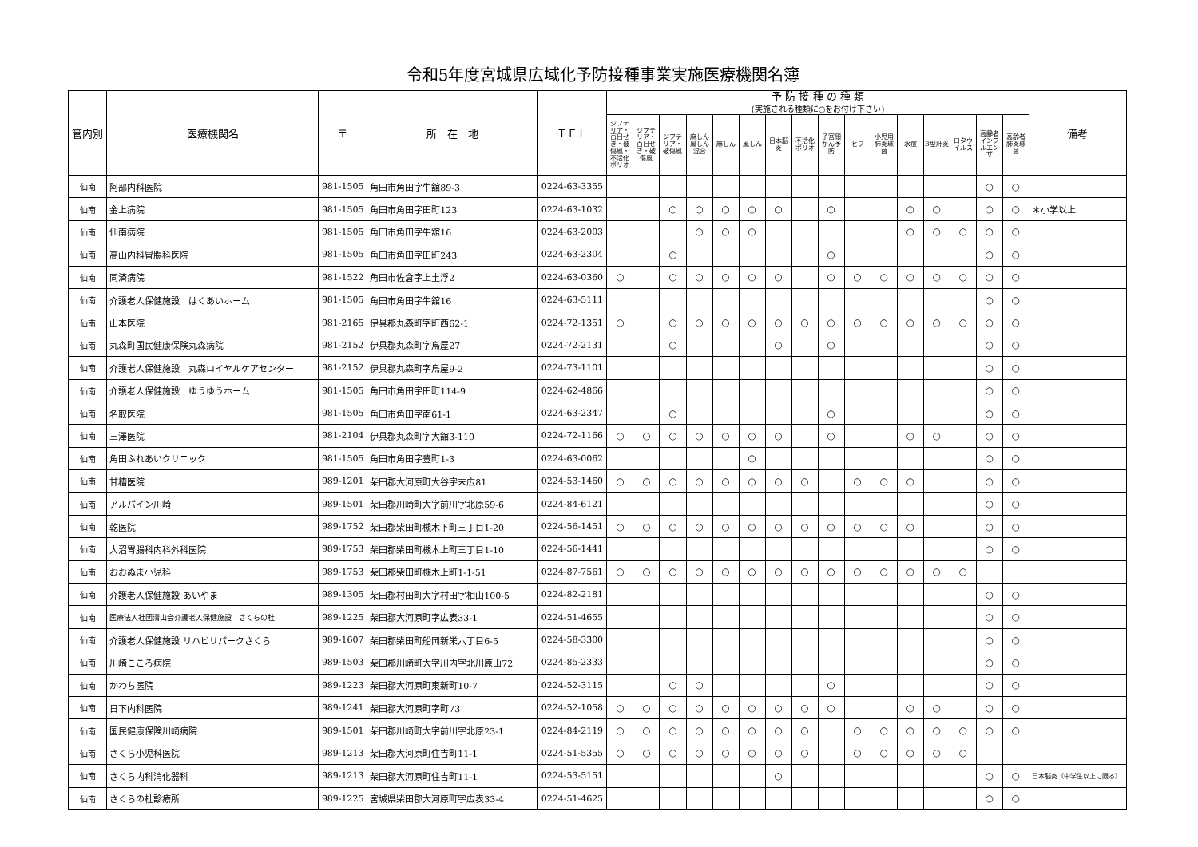令和5年度宮城県広域化予防接種事業実施医療機関名簿
| 管内別 | 医療機関名 | 〒 | 所 在 地 | ＴＥＬ | 予 防 接 種 の 種 類 (実施される種類に○をお付け下さい) | | | | | | | | | | | | | | | | 備考 |
| --- | --- | --- | --- | --- | --- | --- | --- | --- | --- | --- | --- | --- | --- | --- | --- | --- | --- | --- | --- | --- | --- |
| | | | | | ジフテリア・百日せき・破傷風・不活化ポリオ | ジフテリア・百日せき・破傷風 | ジフテリア・破傷風 | 麻しん風しん混合 | 麻しん | 風しん | 日本脳炎 | 不活化ポリオ | 子宮頸がん予防 | ヒブ | 小児用肺炎球菌 | 水痘 | B型肝炎 | ロタウイルス | 高齢者インフルエンザ | 高齢者肺炎球菌 | |
| 仙南 | 阿部内科医院 | 981-1505 | 角田市角田字牛舘89-3 | 0224-63-3355 | | | | | | | | | | | | | | | ○ | ○ | |
| 仙南 | 金上病院 | 981-1505 | 角田市角田字田町123 | 0224-63-1032 | | | ○ | ○ | ○ | ○ | ○ | | ○ | | | ○ | ○ | | ○ | ○ | ＊小学以上 |
| 仙南 | 仙南病院 | 981-1505 | 角田市角田字牛舘16 | 0224-63-2003 | | | | ○ | ○ | ○ | | | | | | ○ | ○ | ○ | ○ | ○ | |
| 仙南 | 高山内科胃腸科医院 | 981-1505 | 角田市角田字田町243 | 0224-63-2304 | | | ○ | | | | | | ○ | | | | | | ○ | ○ | |
| 仙南 | 同済病院 | 981-1522 | 角田市佐倉字上土浮2 | 0224-63-0360 | ○ | | ○ | ○ | ○ | ○ | ○ | | ○ | ○ | ○ | ○ | ○ | ○ | ○ | ○ | |
| 仙南 | 介護老人保健施設 はくあいホーム | 981-1505 | 角田市角田字牛舘16 | 0224-63-5111 | | | | | | | | | | | | | | | ○ | ○ | |
| 仙南 | 山本医院 | 981-2165 | 伊具郡丸森町字町西62-1 | 0224-72-1351 | ○ | | ○ | ○ | ○ | ○ | ○ | ○ | ○ | ○ | ○ | ○ | ○ | ○ | ○ | ○ | |
| 仙南 | 丸森町国民健康保険丸森病院 | 981-2152 | 伊具郡丸森町字鳥屋27 | 0224-72-2131 | | | ○ | | | | ○ | | ○ | | | | | | ○ | ○ | |
| 仙南 | 介護老人保健施設 丸森ロイヤルケアセンター | 981-2152 | 伊具郡丸森町字鳥屋9-2 | 0224-73-1101 | | | | | | | | | | | | | | | ○ | ○ | |
| 仙南 | 介護老人保健施設 ゆうゆうホーム | 981-1505 | 角田市角田字田町114-9 | 0224-62-4866 | | | | | | | | | | | | | | | ○ | ○ | |
| 仙南 | 名取医院 | 981-1505 | 角田市角田字南61-1 | 0224-63-2347 | | | ○ | | | | | | ○ | | | | | | ○ | ○ | |
| 仙南 | 三澤医院 | 981-2104 | 伊具郡丸森町字大舘3-110 | 0224-72-1166 | ○ | ○ | ○ | ○ | ○ | ○ | ○ | | ○ | | | ○ | ○ | | ○ | ○ | |
| 仙南 | 角田ふれあいクリニック | 981-1505 | 角田市角田字豊町1-3 | 0224-63-0062 | | | | | | ○ | | | | | | | | | ○ | ○ | |
| 仙南 | 甘糟医院 | 989-1201 | 柴田郡大河原町大谷字末広81 | 0224-53-1460 | ○ | ○ | ○ | ○ | ○ | ○ | ○ | ○ | | ○ | ○ | ○ | | | ○ | ○ | |
| 仙南 | アルパイン川崎 | 989-1501 | 柴田郡川崎町大字前川字北原59-6 | 0224-84-6121 | | | | | | | | | | | | | | | ○ | ○ | |
| 仙南 | 乾医院 | 989-1752 | 柴田郡柴田町槻木下町三丁目1-20 | 0224-56-1451 | ○ | ○ | ○ | ○ | ○ | ○ | ○ | ○ | ○ | ○ | ○ | ○ | | | ○ | ○ | |
| 仙南 | 大沼胃腸科内科外科医院 | 989-1753 | 柴田郡柴田町槻木上町三丁目1-10 | 0224-56-1441 | | | | | | | | | | | | | | | ○ | ○ | |
| 仙南 | おおぬま小児科 | 989-1753 | 柴田郡柴田町槻木上町1-1-51 | 0224-87-7561 | ○ | ○ | ○ | ○ | ○ | ○ | ○ | ○ | ○ | ○ | ○ | ○ | ○ | ○ | | | |
| 仙南 | 介護老人保健施設 あいやま | 989-1305 | 柴田郡村田町大字村田字相山100-5 | 0224-82-2181 | | | | | | | | | | | | | | | ○ | ○ | |
| 仙南 | 医療法人社団清山会介護老人保健施設 さくらの杜 | 989-1225 | 柴田郡大河原町字広表33-1 | 0224-51-4655 | | | | | | | | | | | | | | | ○ | ○ | |
| 仙南 | 介護老人保健施設 リハビリパークさくら | 989-1607 | 柴田郡柴田町船岡新栄六丁目6-5 | 0224-58-3300 | | | | | | | | | | | | | | | ○ | ○ | |
| 仙南 | 川崎こころ病院 | 989-1503 | 柴田郡川崎町大字川内字北川原山72 | 0224-85-2333 | | | | | | | | | | | | | | | ○ | ○ | |
| 仙南 | かわち医院 | 989-1223 | 柴田郡大河原町東新町10-7 | 0224-52-3115 | | | ○ | ○ | | | | | ○ | | | | | | ○ | ○ | |
| 仙南 | 日下内科医院 | 989-1241 | 柴田郡大河原町字町73 | 0224-52-1058 | ○ | ○ | ○ | ○ | ○ | ○ | ○ | ○ | ○ | | | ○ | ○ | | ○ | ○ | |
| 仙南 | 国民健康保険川崎病院 | 989-1501 | 柴田郡川崎町大字前川字北原23-1 | 0224-84-2119 | ○ | ○ | ○ | ○ | ○ | ○ | ○ | ○ | | ○ | ○ | ○ | ○ | ○ | ○ | ○ | |
| 仙南 | さくら小児科医院 | 989-1213 | 柴田郡大河原町住吉町11-1 | 0224-51-5355 | ○ | ○ | ○ | ○ | ○ | ○ | ○ | ○ | | ○ | ○ | ○ | ○ | ○ | | | |
| 仙南 | さくら内科消化器科 | 989-1213 | 柴田郡大河原町住吉町11-1 | 0224-53-5151 | | | | | | | ○ | | | | | | | | ○ | ○ | 日本脳炎（中学生以上に限る） |
| 仙南 | さくらの杜診療所 | 989-1225 | 宮城県柴田郡大河原町字広表33-4 | 0224-51-4625 | | | | | | | | | | | | | | | ○ | ○ | |